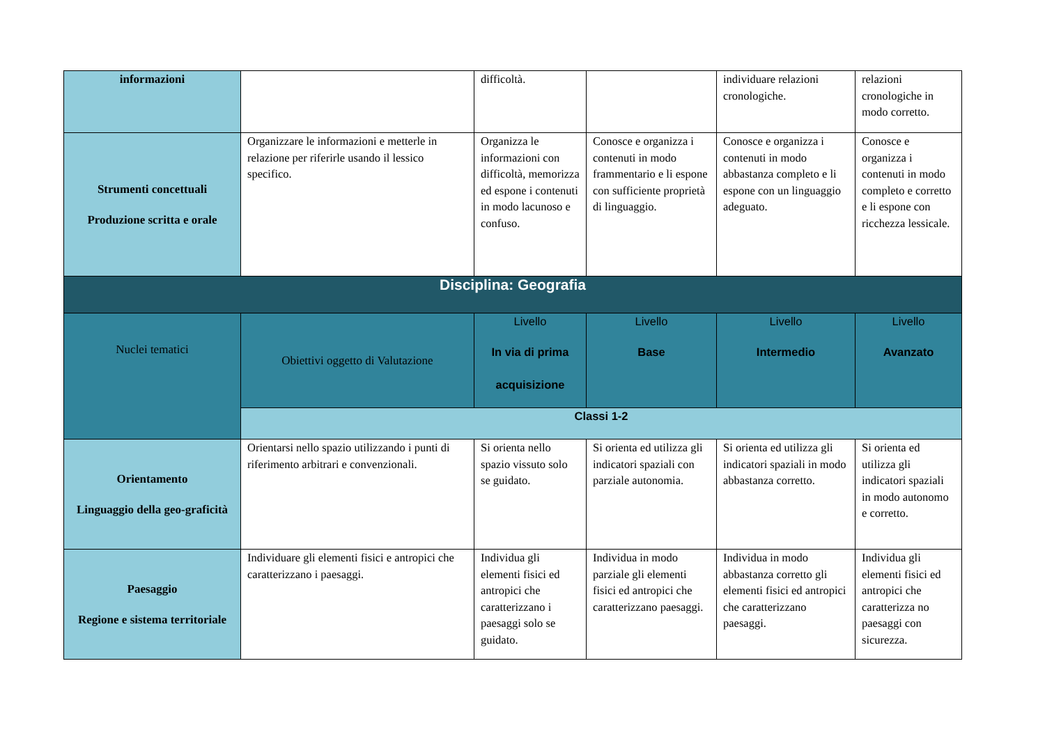| informazioni | | difficoltà. | | individuare relazioni cronologiche. | relazioni cronologiche in modo corretto. |
| Strumenti concettuali Produzione scritta e orale | Organizzare le informazioni e metterle in relazione per riferirle usando il lessico specifico. | Organizza le informazioni con difficoltà, memorizza ed espone i contenuti in modo lacunoso e confuso. | Conosce e organizza i contenuti in modo frammentario e li espone con sufficiente proprietà di linguaggio. | Conosce e organizza i contenuti in modo abbastanza completo e li espone con un linguaggio adeguato. | Conosce e organizza i contenuti in modo completo e corretto e li espone con ricchezza lessicale. |
| Disciplina: Geografia | | | | | |
| Nuclei tematici | Obiettivi oggetto di Valutazione | Livello In via di prima acquisizione | Livello Base | Livello Intermedio | Livello Avanzato |
| | Classi 1-2 | | | | |
| Orientamento Linguaggio della geo-graficità | Orientarsi nello spazio utilizzando i punti di riferimento arbitrari e convenzionali. | Si orienta nello spazio vissuto solo se guidato. | Si orienta ed utilizza gli indicatori spaziali con parziale autonomia. | Si orienta ed utilizza gli indicatori spaziali in modo abbastanza corretto. | Si orienta ed utilizza gli indicatori spaziali in modo autonomo e corretto. |
| Paesaggio Regione e sistema territoriale | Individuare gli elementi fisici e antropici che caratterizzano i paesaggi. | Individua gli elementi fisici ed antropici che caratterizzano i paesaggi solo se guidato. | Individua in modo parziale gli elementi fisici ed antropici che caratterizzano paesaggi. | Individua in modo abbastanza corretto gli elementi fisici ed antropici che caratterizzano paesaggi. | Individua gli elementi fisici ed antropici che caratterizza no paesaggi con sicurezza. |